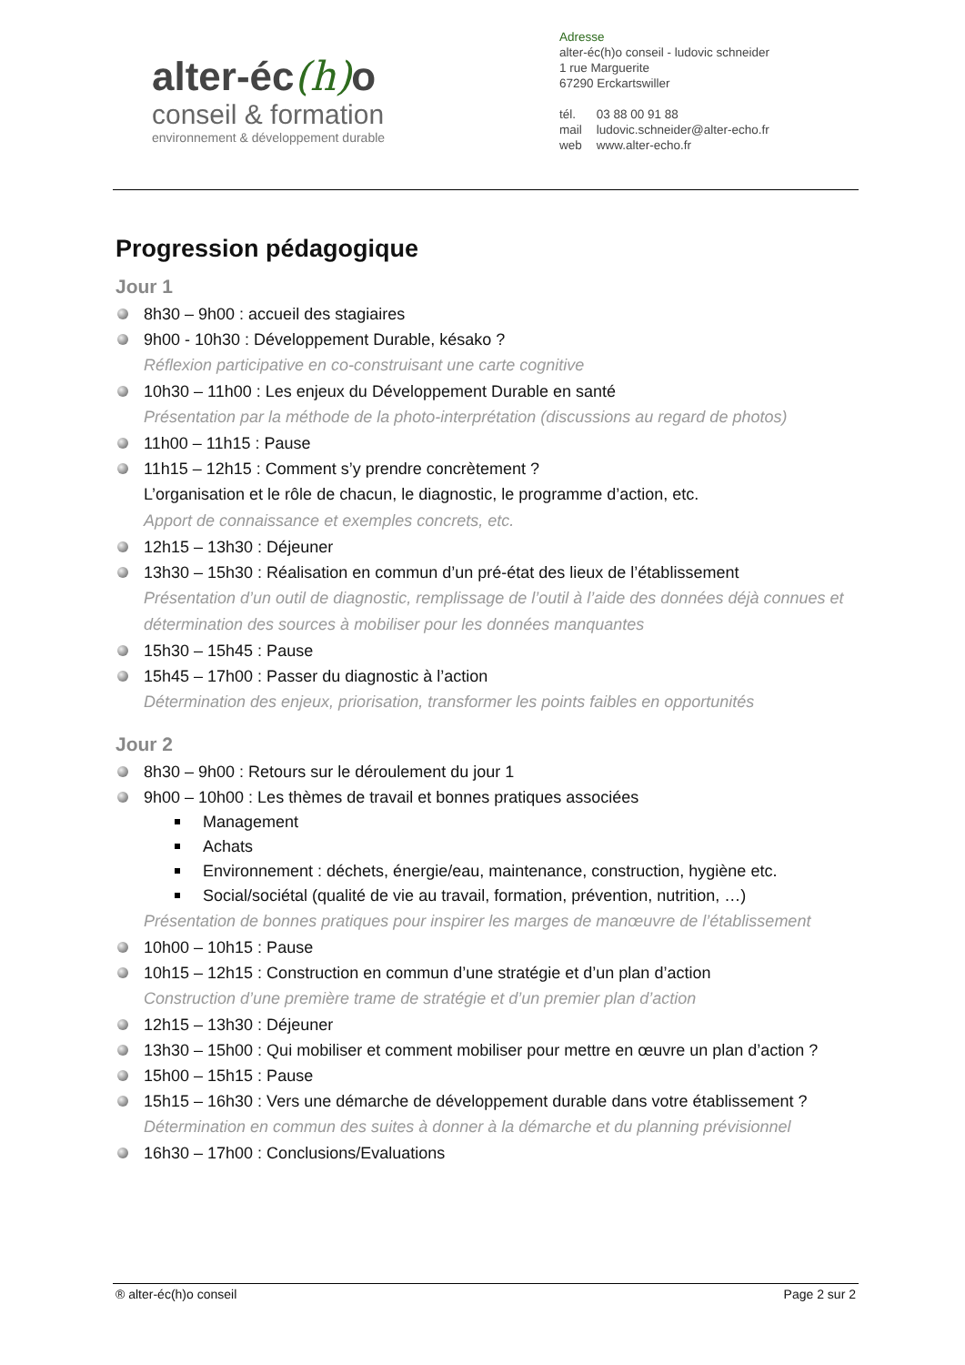alter-éc(h) o
conseil & formation
environnement & développement durable
Adresse
alter-éc(h)o conseil - ludovic schneider
1 rue Marguerite
67290 Erckartswiller
| tél. | 03 88 00 91 88 |
| mail | ludovic.schneider@alter-echo.fr |
| web | www.alter-echo.fr |
Progression pédagogique
Jour 1
8h30 – 9h00 : accueil des stagiaires
9h00 - 10h30 : Développement Durable, késako ?
Réflexion participative en co-construisant une carte cognitive
10h30 – 11h00 : Les enjeux du Développement Durable en santé
Présentation par la méthode de la photo-interprétation (discussions au regard de photos)
11h00 – 11h15 : Pause
11h15 – 12h15 : Comment s’y prendre concrètement ?
L’organisation et le rôle de chacun, le diagnostic, le programme d’action, etc.
Apport de connaissance et exemples concrets, etc.
12h15 – 13h30 : Déjeuner
13h30 – 15h30 : Réalisation en commun d’un pré-état des lieux de l’établissement
Présentation d’un outil de diagnostic, remplissage de l’outil à l’aide des données déjà connues et détermination des sources à mobiliser pour les données manquantes
15h30 – 15h45 : Pause
15h45 – 17h00 : Passer du diagnostic à l’action
Détermination des enjeux, priorisation, transformer les points faibles en opportunités
Jour 2
8h30 – 9h00 : Retours sur le déroulement du jour 1
9h00 – 10h00 : Les thèmes de travail et bonnes pratiques associées
Management
Achats
Environnement : déchets, énergie/eau, maintenance, construction, hygiène etc.
Social/sociétal (qualité de vie au travail, formation, prévention, nutrition, …)
Présentation de bonnes pratiques pour inspirer les marges de manœuvre de l’établissement
10h00 – 10h15 : Pause
10h15 – 12h15 : Construction en commun d’une stratégie et d’un plan d’action
Construction d’une première trame de stratégie et d’un premier plan d’action
12h15 – 13h30 : Déjeuner
13h30 – 15h00 : Qui mobiliser et comment mobiliser pour mettre en œuvre un plan d’action ?
15h00 – 15h15 : Pause
15h15 – 16h30 : Vers une démarche de développement durable dans votre établissement ?
Détermination en commun des suites à donner à la démarche et du planning prévisionnel
16h30 – 17h00 : Conclusions/Evaluations
® alter-éc(h)o conseil Page 2 sur 2